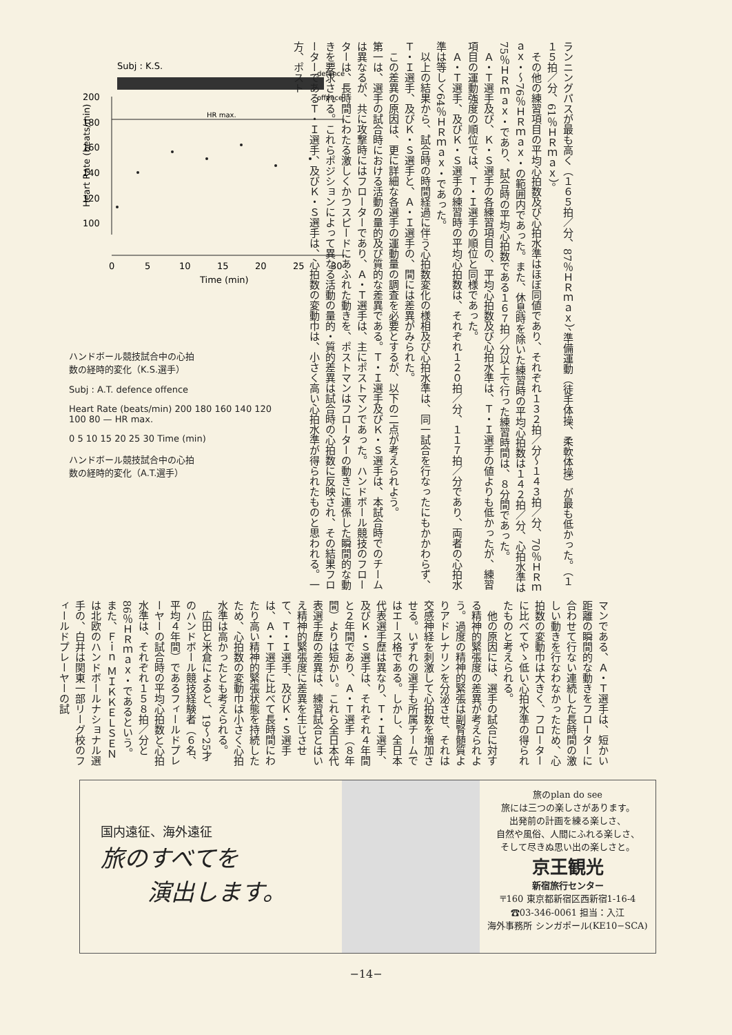Subj : K.S.
defence
offence
Heart Rate (beats/min)
200
180
160
140
120
100
HR max.
0
5
10
15
20
25
30
Time (min)
ハンドボール競技試合中の心拍
数の経時的変化（K.S.選手）
Subj : A.T. defence offence
Heart Rate (beats/min) 200 180 160 140 120 100 80 — HR max.
0 5 10 15 20 25 30 Time (min)
ハンドボール競技試合中の心拍
数の経時的変化（A.T.選手）
ランニングパスが最も高く（１６５拍／分、87％ＨＲｍａｘ）、準備運動（徒手体操、柔軟体操）が最も低かった。（１１５拍／分、61％ＨＲｍａｘ）。
　その他の練習項目の平均心拍数及び心拍水準はほぼ同値であり、それぞれ１３２拍／分～１４３拍／分、70％ＨＲｍａｘ・～76％ＨＲｍａｘ・の範囲内であった。また、休息時を除いた練習時の平均心拍数は１４２拍／分、心拍水準は75％ＨＲｍａｘ・であり、試合時の平均心拍数である１６７拍／分以上で行った練習時間は、８分間であった。
　Ａ・Ｔ選手及び、Ｋ・Ｓ選手の各練習項目の、平均心拍数及び心拍水準は、Ｔ・Ｉ選手の値よりも低かったが、練習項目の運動強度の順位では、Ｔ・Ｉ選手の順位と同様であった。
　Ａ・Ｔ選手、及びＫ・Ｓ選手の練習時の平均心拍数は、それぞれ１２０拍／分、１１７拍／分であり、両者の心拍水準は等しく64％ＨＲｍａｘ・であった。
　以上の結果から、試合時の時間経過に伴う心拍数変化の様相及び心拍水準は、同一試合を行なったにもかかわらず、Ｔ・Ｉ選手、及びＫ・Ｓ選手と、Ａ・Ｉ選手の、間には差異がみられた。
　この差異の原因は、更に詳細な各選手の運動量の調査を必要とするが、以下の二点が考えられよう。
第一は、選手の試合時における活動の量的及び質的な差異である。Ｔ・Ｉ選手及びＫ・Ｓ選手は、本試合時でのチームは異なるが、共に攻撃時にはフローターであり、Ａ・Ｔ選手は、主にポストマンであった。ハンドボール競技のフローターは、長時間にわたる激しくかつスピードにあふれた動きを、ポストマンはフローターの動きに連係した瞬間的な動きを要求される。これらポジションによって異なる活動の量的・質的差異は試合時の心拍数に反映され、その結果フローターであるＴ・Ｉ選手、及びＫ・Ｓ選手は、心拍数の変動巾は、小さく高い心拍水準が得られたものと思われる。一方、ポスト
マンである、Ａ・Ｔ選手は、短かい距離の瞬間的な動きをフローターに合わせて行ない連続した長時間の激しい動きを行なわなかったため、心拍数の変動巾は大きく、フローターに比べてやゝ低い心拍水準の得られたものと考えられる。
　他の原因には、選手の試合に対する精神的緊張度の差異が考えられよう。過度の精神的緊張は副腎髄質よりアドレナリンを分泌させ、それは交感神経を刺激して心拍数を増加させる。いずれの選手も所属チームではエース格である。しかし、全日本代表選手歴は異なり、Ｔ・Ｉ選手、及びＫ・Ｓ選手は、それぞれ４年間と２年間であり、Ａ・Ｔ選手（８年間）よりは短かい。これら全日本代表選手歴の差異は、練習試合とはいえ精神的緊張度に差異を生じさせて、Ｔ・Ｉ選手、及びＫ・Ｓ選手は、Ａ・Ｔ選手に比べて長時間にわたり高い精神的緊張状態を持続したため、心拍数の変動巾は小さく心拍水準は高かったとも考えられる。
　広田と米倉によると、19～25才のハンドボール競技経験者（６名、平均４年間）であるフィールドプレーヤーの試合時の平均心拍数と心拍水準は、それぞれ１５８拍／分と86％ＨＲｍａｘ・であるという。また、Ｆｉｎ ＭＩＫＫＥＬＳＥＮは北欧のハンドボールナショナル選手の、白井は関東一部リーグ校のフィールドプレーヤーの試
国内遠征、海外遠征
旅のすべてを
　　演出します。
旅のplan do see
旅には三つの楽しさがあります。
出発前の計画を練る楽しさ、
自然や風俗、人間にふれる楽しさ、
そして尽きぬ思い出の楽しさと。
京王観光
新宿旅行センター
〒160 東京都新宿区西新宿1-16-4
☎03-346-0061 担当：入江
海外事務所 シンガポール(KE10−SCA)
−14−